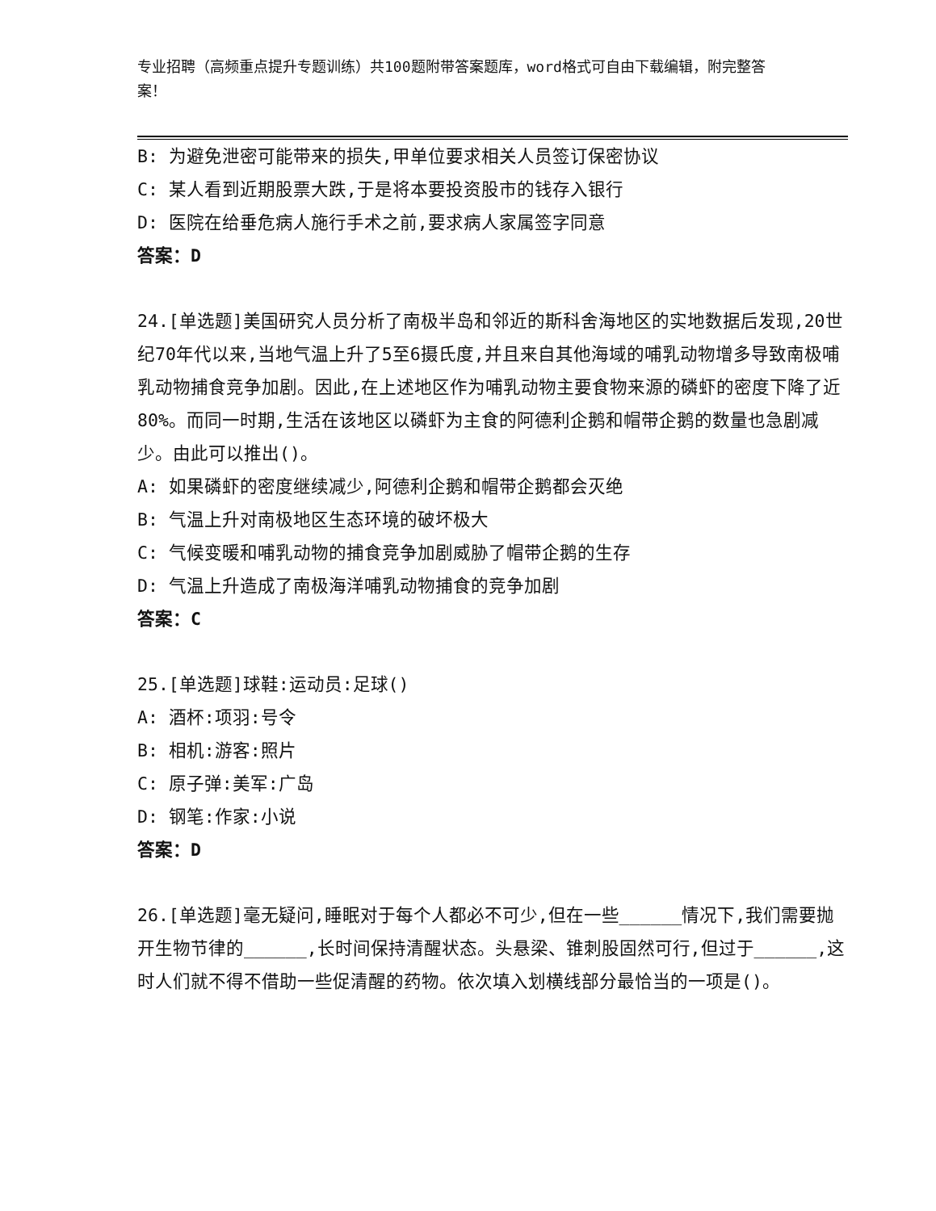专业招聘（高频重点提升专题训练）共100题附带答案题库，word格式可自由下载编辑，附完整答案！
B: 为避免泄密可能带来的损失,甲单位要求相关人员签订保密协议
C: 某人看到近期股票大跌,于是将本要投资股市的钱存入银行
D: 医院在给垂危病人施行手术之前,要求病人家属签字同意
答案：D
24.[单选题]美国研究人员分析了南极半岛和邻近的斯科舍海地区的实地数据后发现,20世纪70年代以来,当地气温上升了5至6摄氏度,并且来自其他海域的哺乳动物增多导致南极哺乳动物捕食竞争加剧。因此,在上述地区作为哺乳动物主要食物来源的磷虾的密度下降了近80%。而同一时期,生活在该地区以磷虾为主食的阿德利企鹅和帽带企鹅的数量也急剧减少。由此可以推出()。
A: 如果磷虾的密度继续减少,阿德利企鹅和帽带企鹅都会灭绝
B: 气温上升对南极地区生态环境的破坏极大
C: 气候变暖和哺乳动物的捕食竞争加剧威胁了帽带企鹅的生存
D: 气温上升造成了南极海洋哺乳动物捕食的竞争加剧
答案：C
25.[单选题]球鞋:运动员:足球()
A: 酒杯:项羽:号令
B: 相机:游客:照片
C: 原子弹:美军:广岛
D: 钢笔:作家:小说
答案：D
26.[单选题]毫无疑问,睡眠对于每个人都必不可少,但在一些______情况下,我们需要抛开生物节律的______,长时间保持清醒状态。头悬梁、锥刺股固然可行,但过于______,这时人们就不得不借助一些促清醒的药物。依次填入划横线部分最恰当的一项是()。